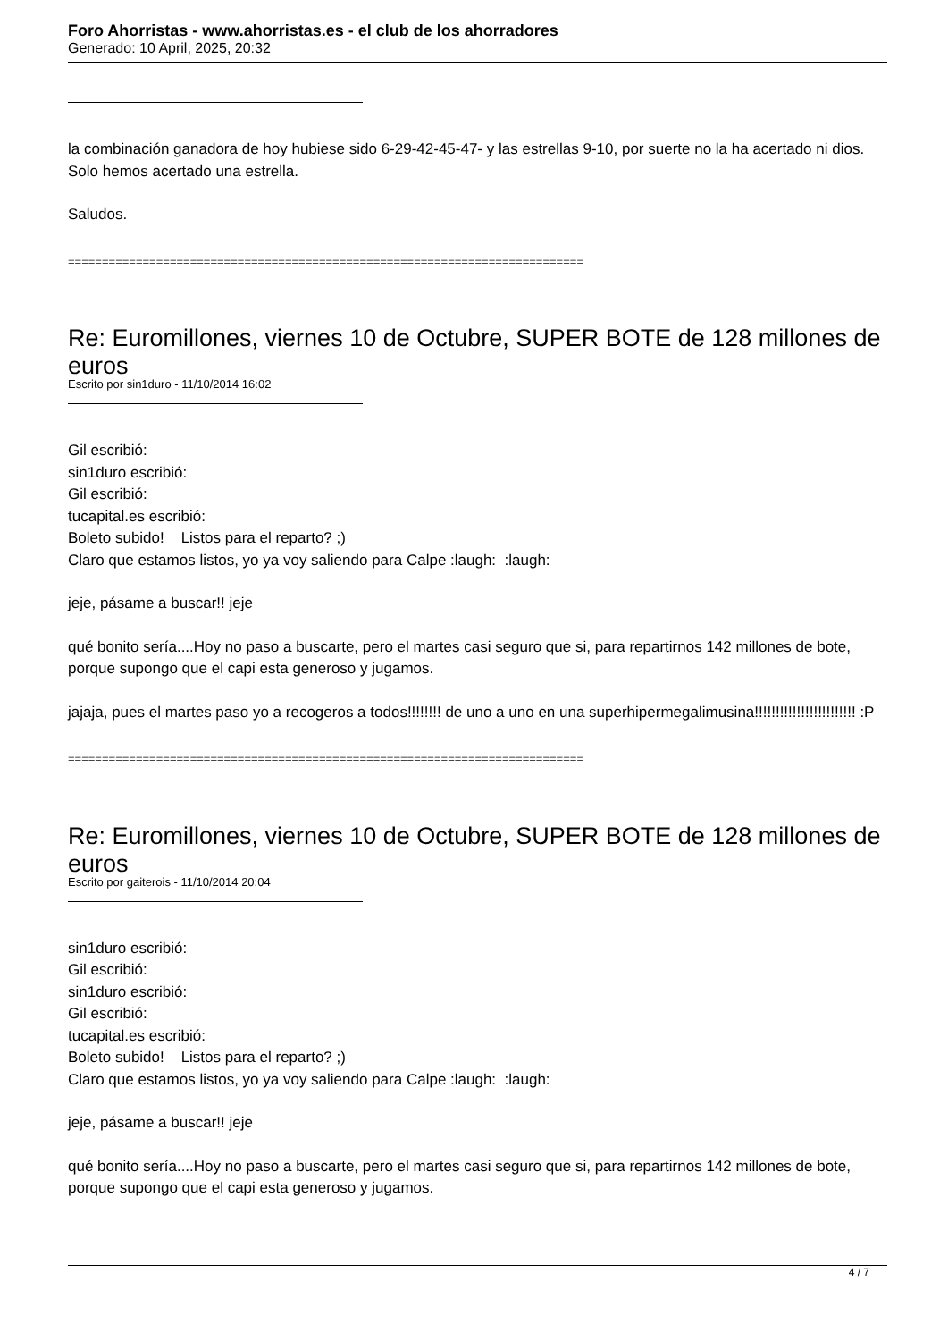Foro Ahorristas - www.ahorristas.es - el club de los ahorradores
Generado: 10 April, 2025, 20:32
la combinación ganadora de hoy hubiese sido 6-29-42-45-47- y las estrellas 9-10, por suerte no la ha acertado ni dios.
Solo hemos acertado una estrella.
Saludos.
============================================================================
Re: Euromillones, viernes 10 de Octubre, SUPER BOTE de 128 millones de euros
Escrito por sin1duro - 11/10/2014 16:02
Gil escribió:
sin1duro escribió:
Gil escribió:
tucapital.es escribió:
Boleto subido! Listos para el reparto? ;)
Claro que estamos listos, yo ya voy saliendo para Calpe :laugh: :laugh:
jeje, pásame a buscar!! jeje
qué bonito sería....Hoy no paso a buscarte, pero el martes casi seguro que si, para repartirnos 142 millones de bote, porque supongo que el capi esta generoso y jugamos.
jajaja, pues el martes paso yo a recogeros a todos!!!!!!!! de uno a uno en una superhipermegalimusina!!!!!!!!!!!!!!!!!!!!!!!! :P
============================================================================
Re: Euromillones, viernes 10 de Octubre, SUPER BOTE de 128 millones de euros
Escrito por gaiterois - 11/10/2014 20:04
sin1duro escribió:
Gil escribió:
sin1duro escribió:
Gil escribió:
tucapital.es escribió:
Boleto subido! Listos para el reparto? ;)
Claro que estamos listos, yo ya voy saliendo para Calpe :laugh: :laugh:
jeje, pásame a buscar!! jeje
qué bonito sería....Hoy no paso a buscarte, pero el martes casi seguro que si, para repartirnos 142 millones de bote, porque supongo que el capi esta generoso y jugamos.
4 / 7